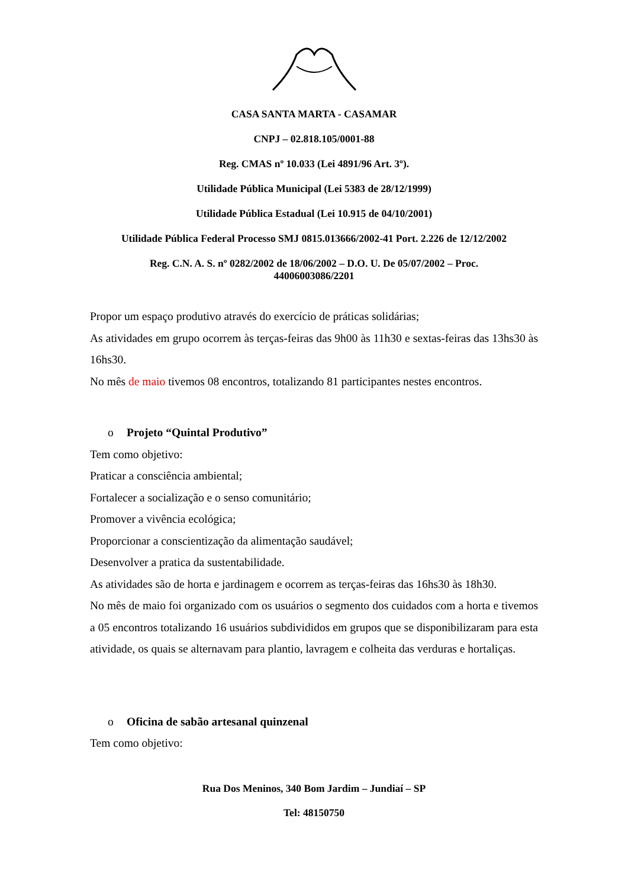CASA SANTA MARTA - CASAMAR
CNPJ – 02.818.105/0001-88
Reg. CMAS nº 10.033 (Lei 4891/96 Art. 3º).
Utilidade Pública Municipal (Lei 5383 de 28/12/1999)
Utilidade Pública Estadual (Lei 10.915 de 04/10/2001)
Utilidade Pública Federal Processo SMJ 0815.013666/2002-41 Port. 2.226 de 12/12/2002
Reg. C.N. A. S. nº 0282/2002 de 18/06/2002 – D.O. U. De 05/07/2002 – Proc.
44006003086/2201
Propor um espaço produtivo através do exercício de práticas solidárias;
As atividades em grupo ocorrem às terças-feiras das 9h00 às 11h30 e sextas-feiras das 13hs30 às 16hs30.
No mês de maio tivemos 08 encontros, totalizando 81 participantes nestes encontros.
o Projeto “Quintal Produtivo”
Tem como objetivo:
Praticar a consciência ambiental;
Fortalecer a socialização e o senso comunitário;
Promover a vivência ecológica;
Proporcionar a conscientização da alimentação saudável;
Desenvolver a pratica da sustentabilidade.
As atividades são de horta e jardinagem e ocorrem as terças-feiras das 16hs30 às 18h30.
No mês de maio foi organizado com os usuários o segmento dos cuidados com a horta e tivemos a 05 encontros totalizando 16 usuários subdivididos em grupos que se disponibilizaram para esta atividade, os quais se alternavam para plantio, lavragem e colheita das verduras e hortaliças.
o Oficina de sabão artesanal quinzenal
Tem como objetivo:
Rua Dos Meninos, 340 Bom Jardim – Jundiaí – SP
Tel: 48150750